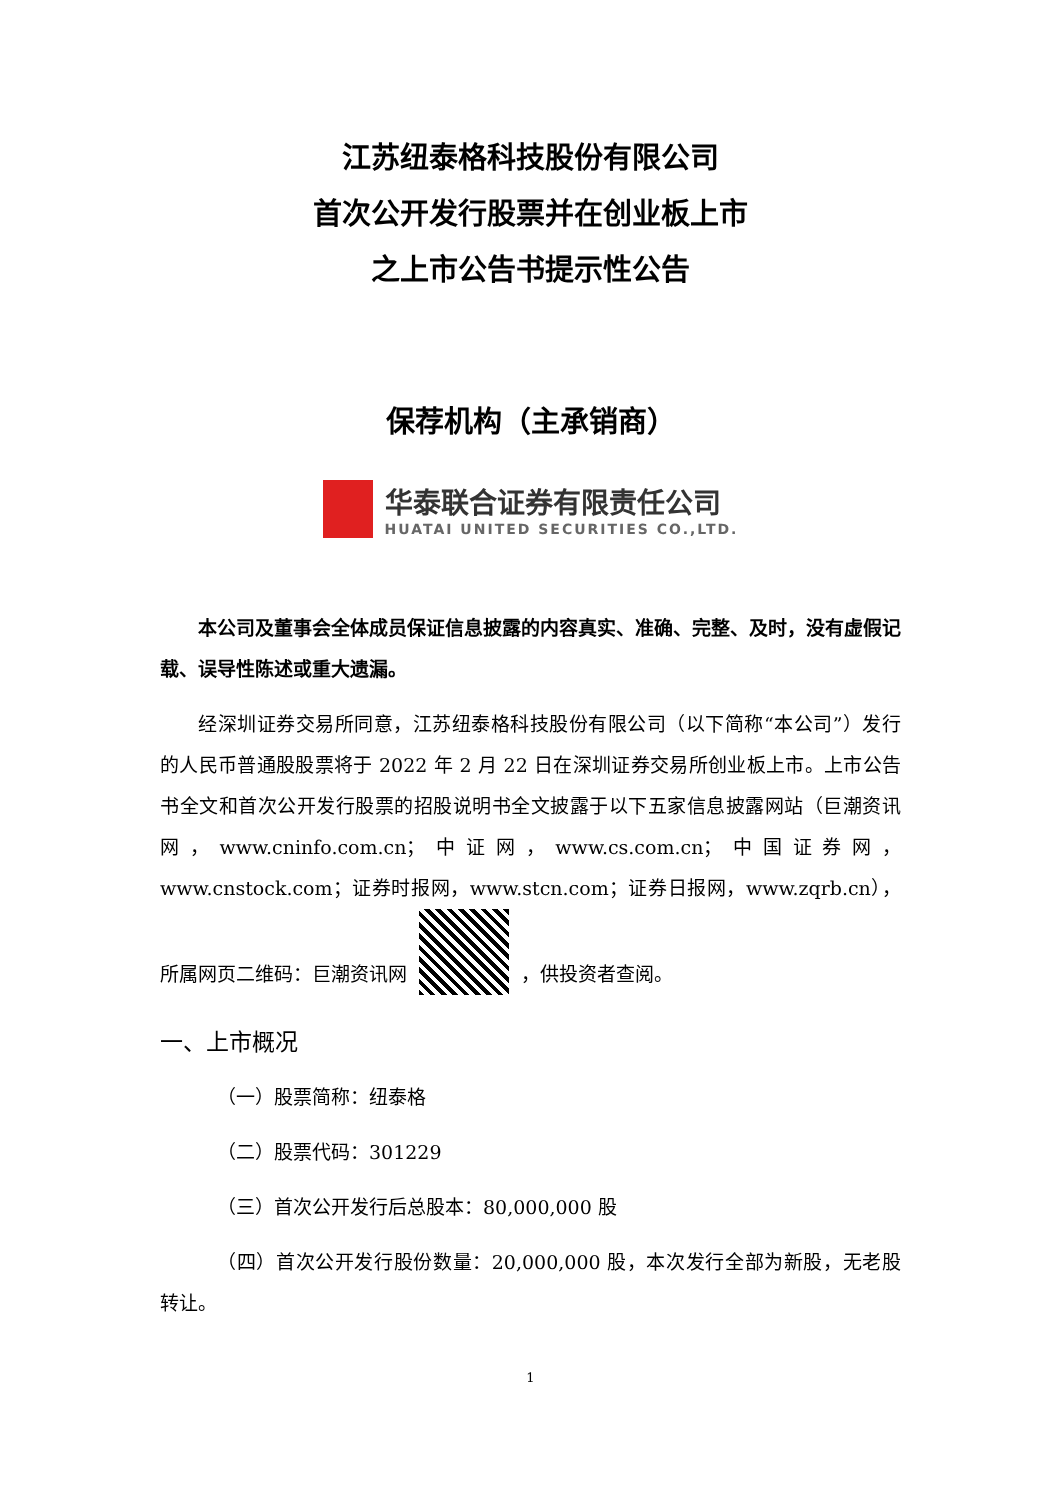江苏纽泰格科技股份有限公司
首次公开发行股票并在创业板上市
之上市公告书提示性公告
保荐机构（主承销商）
华泰联合证券有限责任公司
HUATAI UNITED SECURITIES CO.,LTD.
本公司及董事会全体成员保证信息披露的内容真实、准确、完整、及时，没有虚假记载、误导性陈述或重大遗漏。
经深圳证券交易所同意，江苏纽泰格科技股份有限公司（以下简称“本公司”）发行的人民币普通股股票将于 2022 年 2 月 22 日在深圳证券交易所创业板上市。上市公告书全文和首次公开发行股票的招股说明书全文披露于以下五家信息披露网站（巨潮资讯网，www.cninfo.com.cn；中证网，www.cs.com.cn；中国证券网，www.cnstock.com；证券时报网，www.stcn.com；证券日报网，www.zqrb.cn），所属网页二维码：巨潮资讯网 ，供投资者查阅。
一、上市概况
（一）股票简称：纽泰格
（二）股票代码：301229
（三）首次公开发行后总股本：80,000,000 股
（四）首次公开发行股份数量：20,000,000 股，本次发行全部为新股，无老股转让。
1